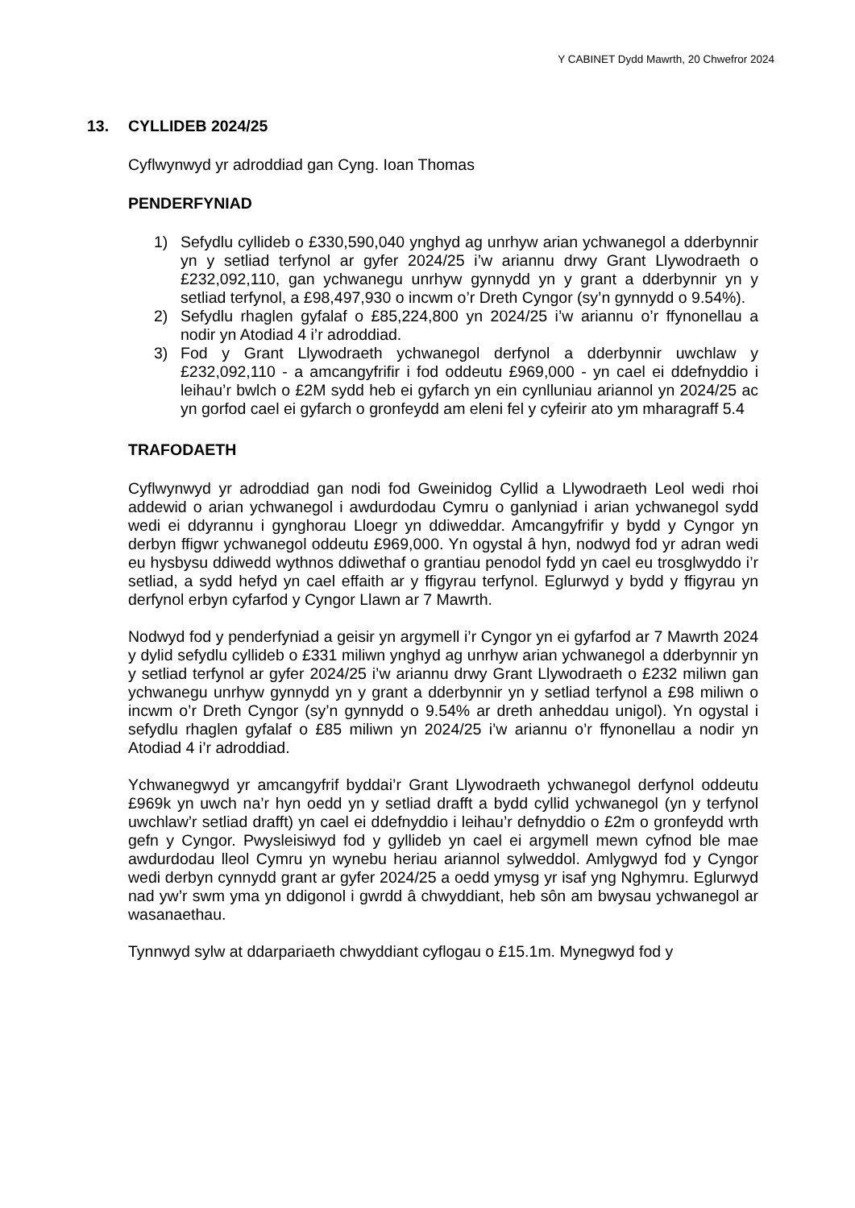Y CABINET Dydd Mawrth, 20 Chwefror 2024
13. CYLLIDEB 2024/25
Cyflwynwyd yr adroddiad gan Cyng. Ioan Thomas
PENDERFYNIAD
1) Sefydlu cyllideb o £330,590,040 ynghyd ag unrhyw arian ychwanegol a dderbynnir yn y setliad terfynol ar gyfer 2024/25 i’w ariannu drwy Grant Llywodraeth o £232,092,110, gan ychwanegu unrhyw gynnydd yn y grant a dderbynnir yn y setliad terfynol, a £98,497,930 o incwm o’r Dreth Cyngor (sy’n gynnydd o 9.54%).
2) Sefydlu rhaglen gyfalaf o £85,224,800 yn 2024/25 i’w ariannu o’r ffynonellau a nodir yn Atodiad 4 i’r adroddiad.
3) Fod y Grant Llywodraeth ychwanegol derfynol a dderbynnir uwchlaw y £232,092,110 - a amcangyfrifir i fod oddeutu £969,000 - yn cael ei ddefnyddio i leihau’r bwlch o £2M sydd heb ei gyfarch yn ein cynlluniau ariannol yn 2024/25 ac yn gorfod cael ei gyfarch o gronfeydd am eleni fel y cyfeirir ato ym mharagraff 5.4
TRAFODAETH
Cyflwynwyd yr adroddiad gan nodi fod Gweinidog Cyllid a Llywodraeth Leol wedi rhoi addewid o arian ychwanegol i awdurdodau Cymru o ganlyniad i arian ychwanegol sydd wedi ei ddyrannu i gynghorau Lloegr yn ddiweddar. Amcangyfrifir y bydd y Cyngor yn derbyn ffigwr ychwanegol oddeutu £969,000. Yn ogystal â hyn, nodwyd fod yr adran wedi eu hysbysu ddiwedd wythnos ddiwethaf o grantiau penodol fydd yn cael eu trosglwyddo i’r setliad, a sydd hefyd yn cael effaith ar y ffigyrau terfynol. Eglurwyd y bydd y ffigyrau yn derfynol erbyn cyfarfod y Cyngor Llawn ar 7 Mawrth.
Nodwyd fod y penderfyniad a geisir yn argymell i’r Cyngor yn ei gyfarfod ar 7 Mawrth 2024 y dylid sefydlu cyllideb o £331 miliwn ynghyd ag unrhyw arian ychwanegol a dderbynnir yn y setliad terfynol ar gyfer 2024/25 i’w ariannu drwy Grant Llywodraeth o £232 miliwn gan ychwanegu unrhyw gynnydd yn y grant a dderbynnir yn y setliad terfynol a £98 miliwn o incwm o’r Dreth Cyngor (sy’n gynnydd o 9.54% ar dreth anheddau unigol). Yn ogystal i sefydlu rhaglen gyfalaf o £85 miliwn yn 2024/25 i’w ariannu o’r ffynonellau a nodir yn Atodiad 4 i’r adroddiad.
Ychwanegwyd yr amcangyfrif byddai’r Grant Llywodraeth ychwanegol derfynol oddeutu £969k yn uwch na’r hyn oedd yn y setliad drafft a bydd cyllid ychwanegol (yn y terfynol uwchlaw’r setliad drafft) yn cael ei ddefnyddio i leihau’r defnyddio o £2m o gronfeydd wrth gefn y Cyngor. Pwysleisiwyd fod y gyllideb yn cael ei argymell mewn cyfnod ble mae awdurdodau lleol Cymru yn wynebu heriau ariannol sylweddol. Amlygwyd fod y Cyngor wedi derbyn cynnydd grant ar gyfer 2024/25 a oedd ymysg yr isaf yng Nghymru. Eglurwyd nad yw’r swm yma yn ddigonol i gwrdd â chwyddiant, heb sôn am bwysau ychwanegol ar wasanaethau.
Tynnwyd sylw at ddarpariaeth chwyddiant cyflogau o £15.1m. Mynegwyd fod y